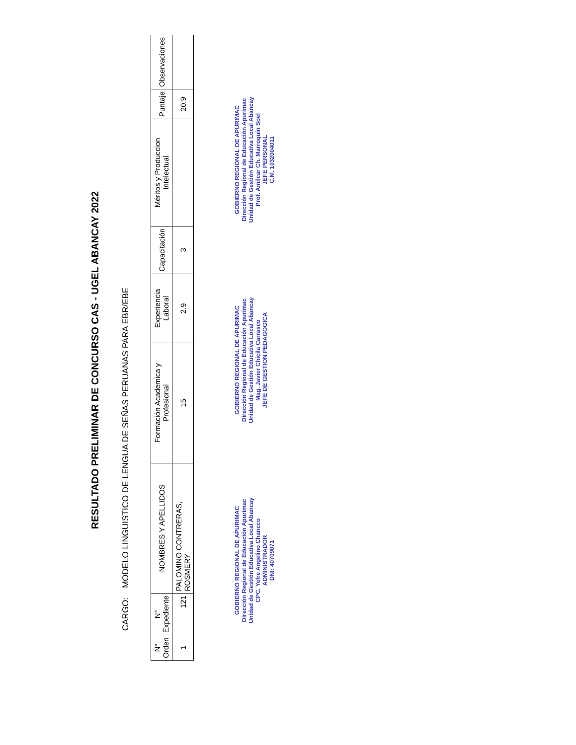RESULTADO PRELIMINAR DE CONCURSO CAS - UGEL ABANCAY 2022
CARGO: MODELO LINGUISTICO DE LENGUA DE SEÑAS PERUANAS PARA EBR/EBE
| N° Orden | N° Expediente | NOMBRES Y APELLIDOS | Formación Academica y Profesional | Experiencia Laboral | Capacitación | Méritos y Produccion Intelectual | Puntaje | Observaciones |
| --- | --- | --- | --- | --- | --- | --- | --- | --- |
| 1 | 121 | PALOMINO CONTRERAS, ROSMERY | 15 | 2.9 | 3 | | 20.9 | |
GOBIERNO REGIONAL DE APURIMAC
Dirección Regional de Educación Apurímac
Unidad de Gestión Educativa Local Abancay
CPC. Yefre Angelino Chancco
ADMINISTRADOR
DNI: 40709071
GOBIERNO REGIONAL DE APURIMAC
Dirección Regional de Educación Apurímac
Unidad de Gestión Educativa Local Abancay
Mag. Javier Chicila Carrasco
JEFE DE GESTION PEDAGOGICA
GOBIERNO REGIONAL DE APURIMAC
Dirección Regional de Educación Apurímac
Unidad de Gestión Educativa Local Abancay
Prof. Amilcar Ch. Marroquín Soel
JEFE PERSONAL
C.M. 1032004011